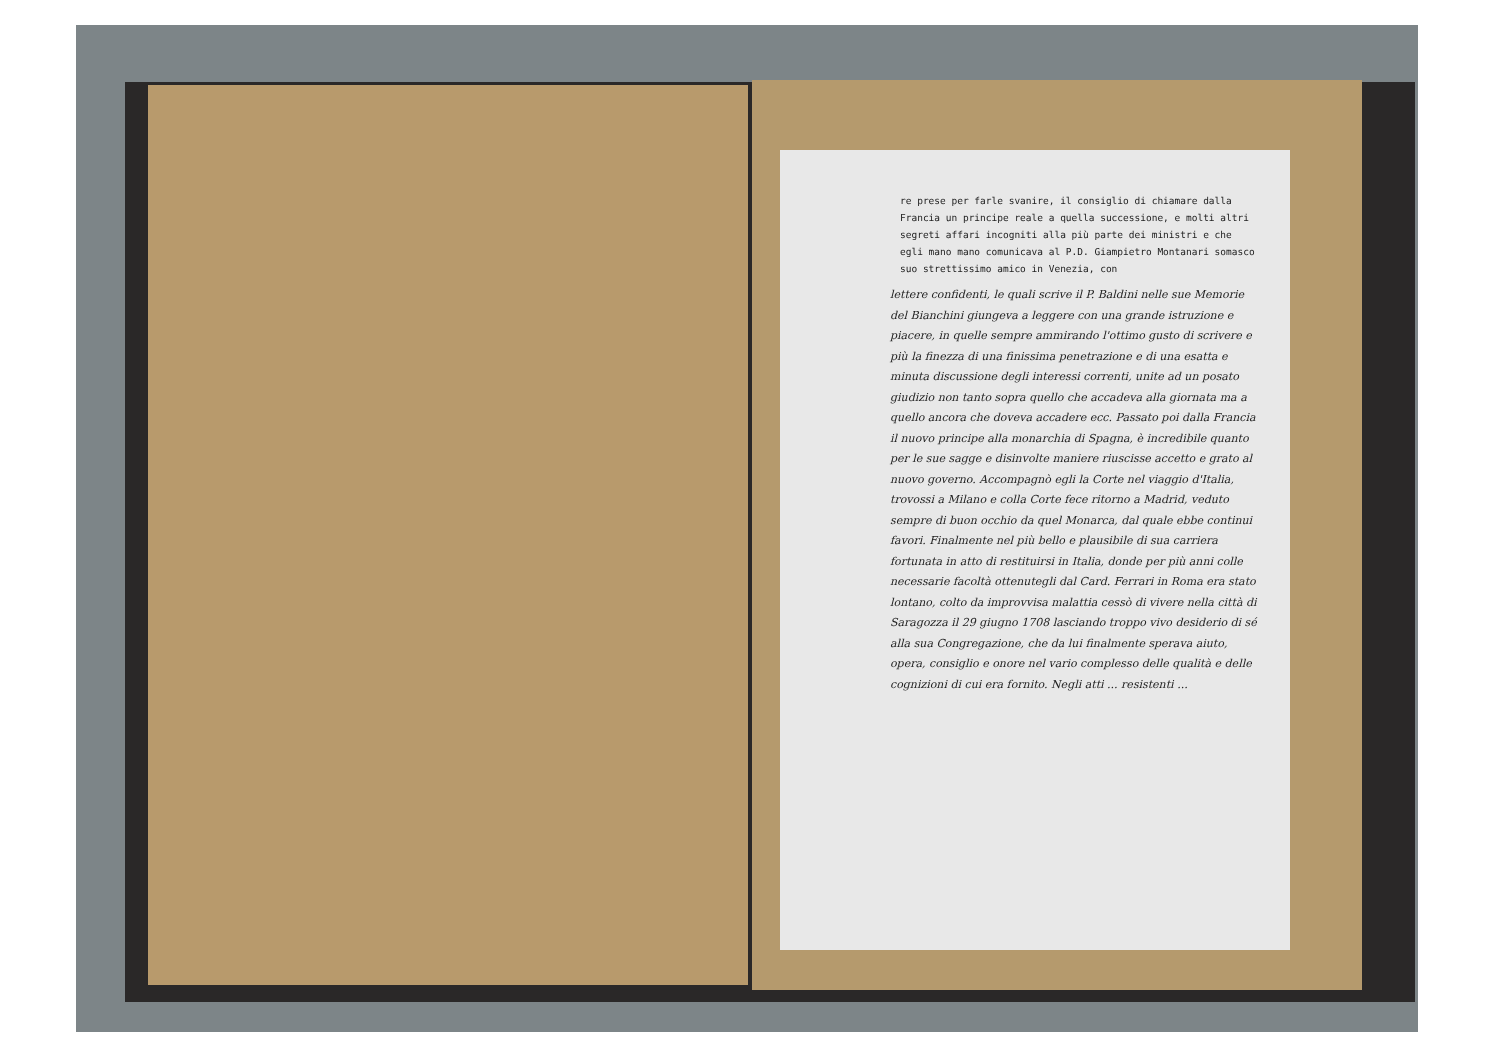re prese per farle svanire, il consiglio di chiamare dalla Francia un principe reale a quella successione, e molti altri segreti affari incogniti alla più parte dei ministri e che egli mano mano comunicava al P.D. Giampietro Montanari somasco suo strettissimo amico in Venezia, con
lettere confidenti, le quali scrive il P. Baldini nelle sue Memorie del Bianchini giungeva a leggere con una grande istruzione e piacere, in quelle sempre ammirando l'ottimo gusto di scrivere e più la finezza di una finissima penetrazione e di una esatta e minuta discussione degli interessi correnti, unite ad un posato giudizio non tanto sopra quello che accadeva alla giornata ma a quello ancora che doveva accadere ecc. Passato poi dalla Francia il nuovo principe alla monarchia di Spagna, è incredibile quanto per le sue sagge e disinvolte maniere riuscisse accetto e grato al nuovo governo. Accompagnò egli la Corte nel viaggio d'Italia, trovossi a Milano e colla Corte fece ritorno a Madrid, veduto sempre di buon occhio da quel Monarca, dal quale ebbe continui favori. Finalmente nel più bello e plausibile di sua carriera fortunata in atto di restituirsi in Italia, donde per più anni colle necessarie facoltà ottenutegli dal Card. Ferrari in Roma era stato lontano, colto da improvvisa malattia cessò di vivere nella città di Saragozza il 29 giugno 1708 lasciando troppo vivo desiderio di sé alla sua Congregazione, che da lui finalmente sperava aiuto, opera, consiglio e onore nel vario complesso delle qualità e delle cognizioni di cui era fornito. Negli atti ... resistenti ...